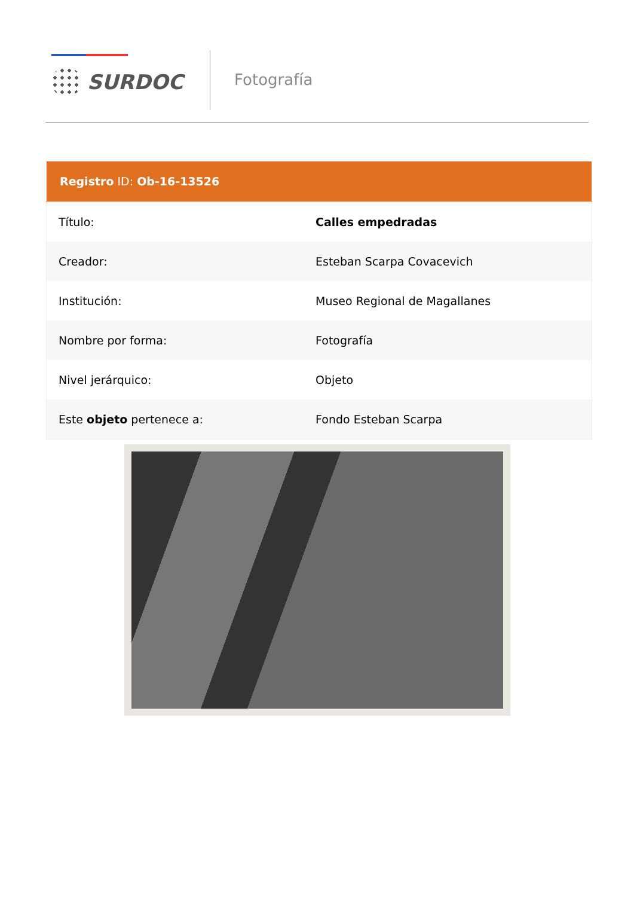SURDOC
Fotografía
| Registro ID: Ob-16-13526 | |
| --- | --- |
| Título: | Calles empedradas |
| Creador: | Esteban Scarpa Covacevich |
| Institución: | Museo Regional de Magallanes |
| Nombre por forma: | Fotografía |
| Nivel jerárquico: | Objeto |
| Este objeto pertenece a: | Fondo Esteban Scarpa |